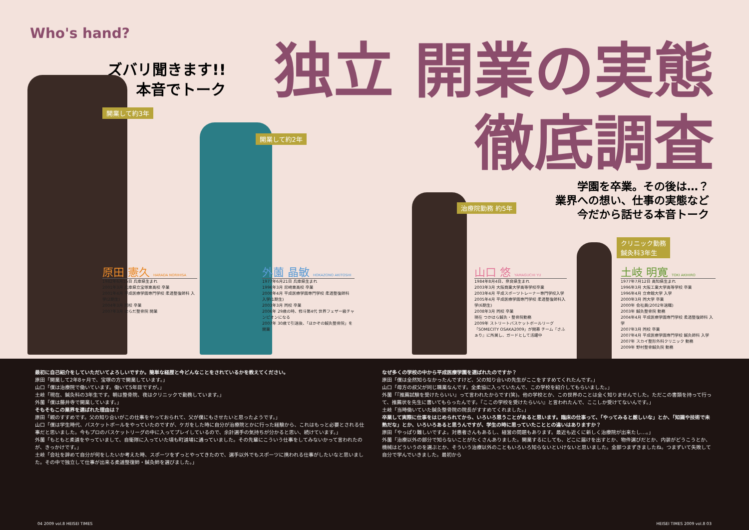Who's hand?
ズバリ聞きます!!
本音でトーク
独立 開業の実態
徹底調査
学園を卒業。その後は…？
業界への想い、仕事の実態など
今だから話せる本音トーク
開業して約3年
開業して約2年
治療院勤務 約5年
クリニック勤務
鍼灸科3年生
原田 憲久 HARADA NORIHISA
1982年6月15日 兵庫県生まれ
2001年3月 兵庫県立宝塚東高校 卒業
2001年4月 平成医療学園専門学校 柔道整復師科 入学(2期生)
2004年3月 同校 卒業
2007年3月 はらだ整骨院 開業
外薗 晶敏 HOKAZONO AKITOSHI
1977年6月21日 兵庫県生まれ
1996年3月 尼崎東高校 卒業
2000年4月 平成医療学園専門学校 柔道整復師科 入学(1期生)
2003年3月 同校 卒業
2006年 29歳の時、修斗第4代 世界フェザー級チャンピオンになる
2007年 30歳で引退後、「ほかぞの鍼灸整骨院」を開業
山口 悠 YAMAGUCHI YU
1984年8月4日、奈良県生まれ
2003年3月 大阪商業大学高等学校卒業
2003年4月 平成スポーツトレーナー専門学校入学
2005年4月 平成医療学園専門学校 柔道整復師科入学(6期生)
2008年3月 同校 卒業
現在 つかはら鍼灸・整骨院勤務
2009年 ストリートバスケットボールリーグ「SOMECITY OSAKA2009」が開幕 チーム『さふぁり』に所属し、ガードとして活躍中
土岐 明寛 TOKI AKIHIRO
1977年7月12日 高知県生まれ
1996年3月 大阪工業大学高等学校 卒業
1996年4月 立命館大学 入学
2000年3月 同大学 卒業
2000年 会社員(2002年退職)
2003年 鍼灸整骨院 勤務
2004年4月 平成医療学園専門学校 柔道整復師科 入学
2007年3月 同校 卒業
2007年4月 平成医療学園専門学校 鍼灸師科 入学
2007年 スカイ整形外科クリニック 勤務
2009年 野村整骨鍼灸院 勤務
最初に自己紹介をしていただいてよろしいですか。簡単な経歴と今どんなことをされているかを教えてください。
原田「開業して2年8ヶ月で、宝塚の方で開業しています。」
山口「僕は治療院で働いています。働いて5年目ですが。」
土岐「現在、鍼灸科の3年生です。朝は整骨院、夜はクリニックで勤務しています。」
外薗「僕は藤井寺で開業しています。」
そもそもこの業界を選ばれた理由は？
原田「親のすすめです。父の知り合いがこの仕事をやっておられて、父が僕にもさせたいと思ったようです。」
山口「僕は学生時代、バスケットボールをやっていたのですが、ケガをした時に自分が治療院とかに行った経験から、これはもっと必要とされる仕事だと思いました。今もプロのバスケットリーグの中に入ってプレイしているので、余計選手の気持ちが分かると思い、続けています。」
外薗「もともと柔道をやっていまして、自衛隊に入っていた頃も町道場に通っていました。その先輩にこういう仕事をしてみないかって言われたのが、きっかけです。」
土岐「会社を辞めて自分が何をしたいか考えた時、スポーツをずっとやってきたので、選手以外でもスポーツに携われる仕事がしたいなと思いました。その中で独立して仕事が出来る柔道整復師・鍼灸師を選びました。」
なぜ多くの学校の中から平成医療学園を選ばれたのですか？
原田「僕は全然知らなかったんですけど、父の知り合いの先生がここをすすめてくれたんです。」
山口「母方の叔父が同じ職業なんです。全柔協に入っていたんで、この学校を紹介してもらいました。」
外薗「『推薦試験を受けたらいい』って言われたからです(笑)。他の学校とか、この世界のことは全く知りませんでした。ただこの書類を持って行って、推薦状を先生に書いてもらったんです。『ここの学校を受けたらいい』と言われたんで、ここしか受けてないんです。」
土岐「当時働いていた鍼灸整骨院の院長がすすめてくれました。」
卒業して実際に仕事をはじめられてから、いろいろ思うことがあると思います。臨床の仕事って、「やってみると厳しいな」とか、「知識や技術で未熟だな」とか、いろいろあると思うんですが、学生の時に思っていたこととの違いはありますか？
原田「やっぱり難しいですよ。対患者さんもあるし、経営の問題もあります。最近も近くに新しく治療院が出来たし…。」
外薗「治療以外の部分で知らないことがたくさんありました。開業するにしても、どこに届けを出すとか、物件選びだとか、内装がどうこうとか、機械はどういうのを選ぶとか、そういう治療以外のこともいろいろ知らないといけないと思いました。全部つまずきましたね。つまずいて失敗して自分で学んでいきました。最初から
04 2009 vol.8 HEISEI TIMES HEISEI TIMES 2009 vol.8 03